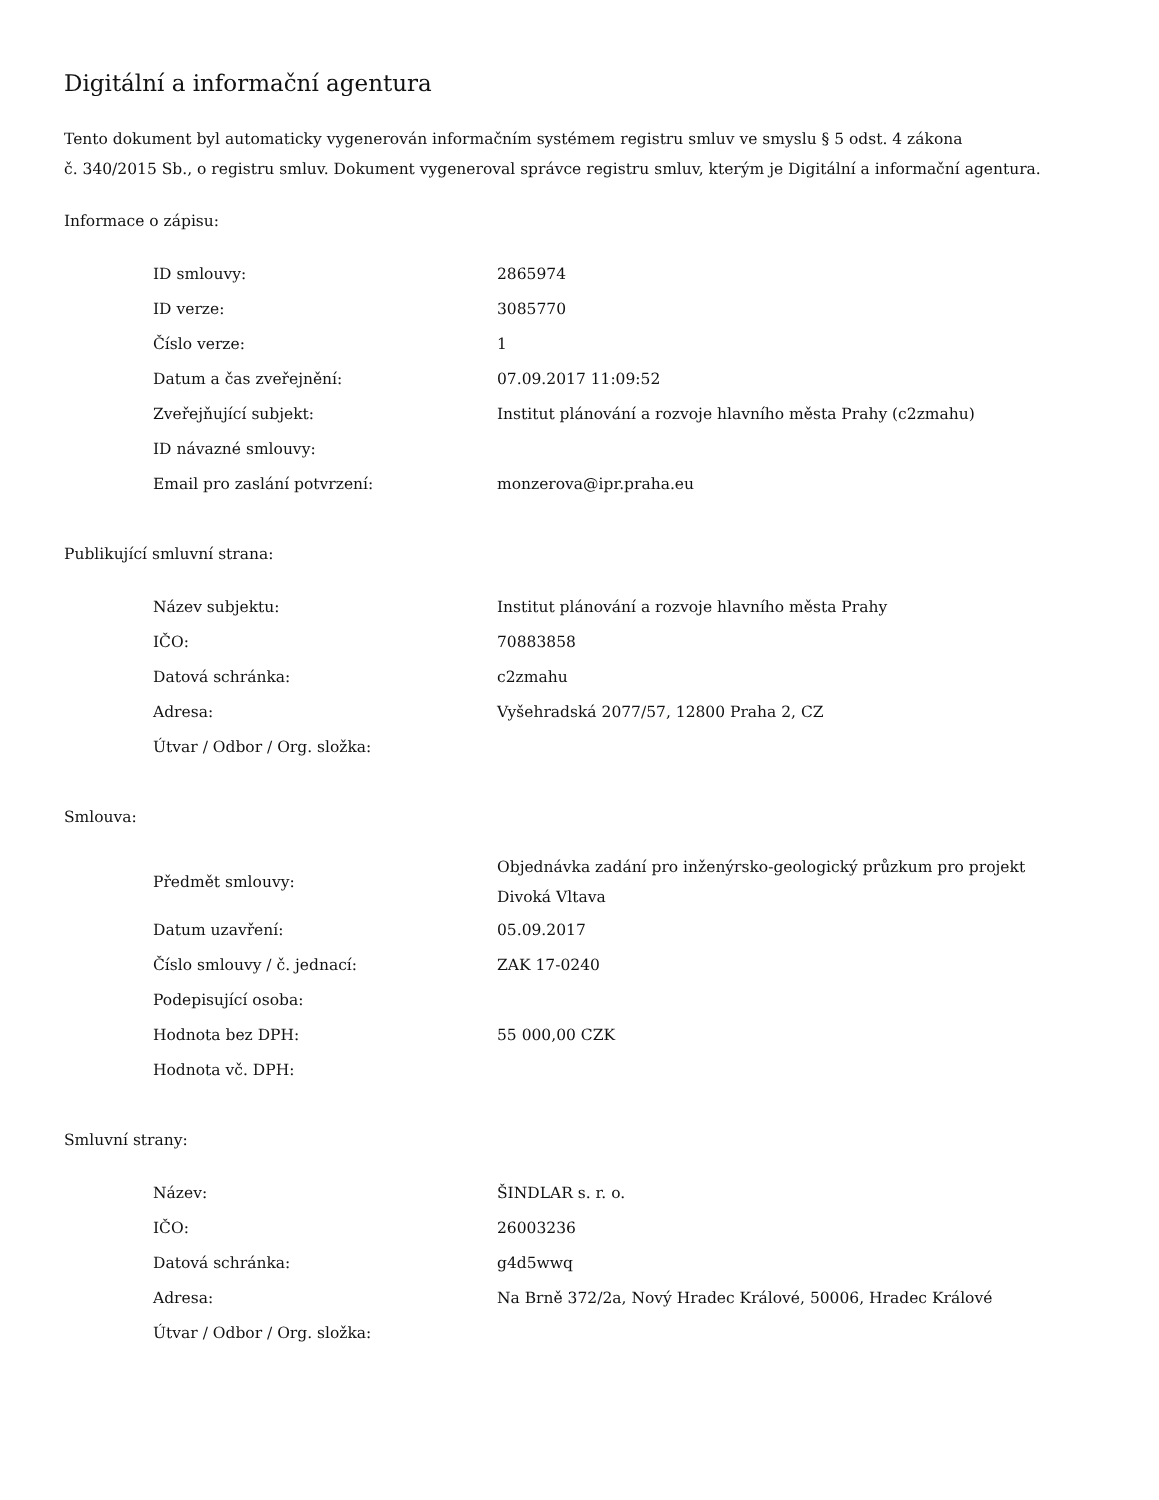Digitální a informační agentura
Tento dokument byl automaticky vygenerován informačním systémem registru smluv ve smyslu § 5 odst. 4 zákona
č. 340/2015 Sb., o registru smluv. Dokument vygeneroval správce registru smluv, kterým je Digitální a informační agentura.
Informace o zápisu:
| ID smlouvy: | 2865974 |
| ID verze: | 3085770 |
| Číslo verze: | 1 |
| Datum a čas zveřejnění: | 07.09.2017 11:09:52 |
| Zveřejňující subjekt: | Institut plánování a rozvoje hlavního města Prahy (c2zmahu) |
| ID návazné smlouvy: | |
| Email pro zaslání potvrzení: | monzerova@ipr.praha.eu |
Publikující smluvní strana:
| Název subjektu: | Institut plánování a rozvoje hlavního města Prahy |
| IČO: | 70883858 |
| Datová schránka: | c2zmahu |
| Adresa: | Vyšehradská 2077/57, 12800 Praha 2, CZ |
| Útvar / Odbor / Org. složka: | |
Smlouva:
| Předmět smlouvy: | Objednávka zadání pro inženýrsko-geologický průzkum pro projekt Divoká Vltava |
| Datum uzavření: | 05.09.2017 |
| Číslo smlouvy / č. jednací: | ZAK 17-0240 |
| Podepisující osoba: | |
| Hodnota bez DPH: | 55 000,00 CZK |
| Hodnota vč. DPH: | |
Smluvní strany:
| Název: | ŠINDLAR s. r. o. |
| IČO: | 26003236 |
| Datová schránka: | g4d5wwq |
| Adresa: | Na Brně 372/2a, Nový Hradec Králové, 50006, Hradec Králové |
| Útvar / Odbor / Org. složka: | |